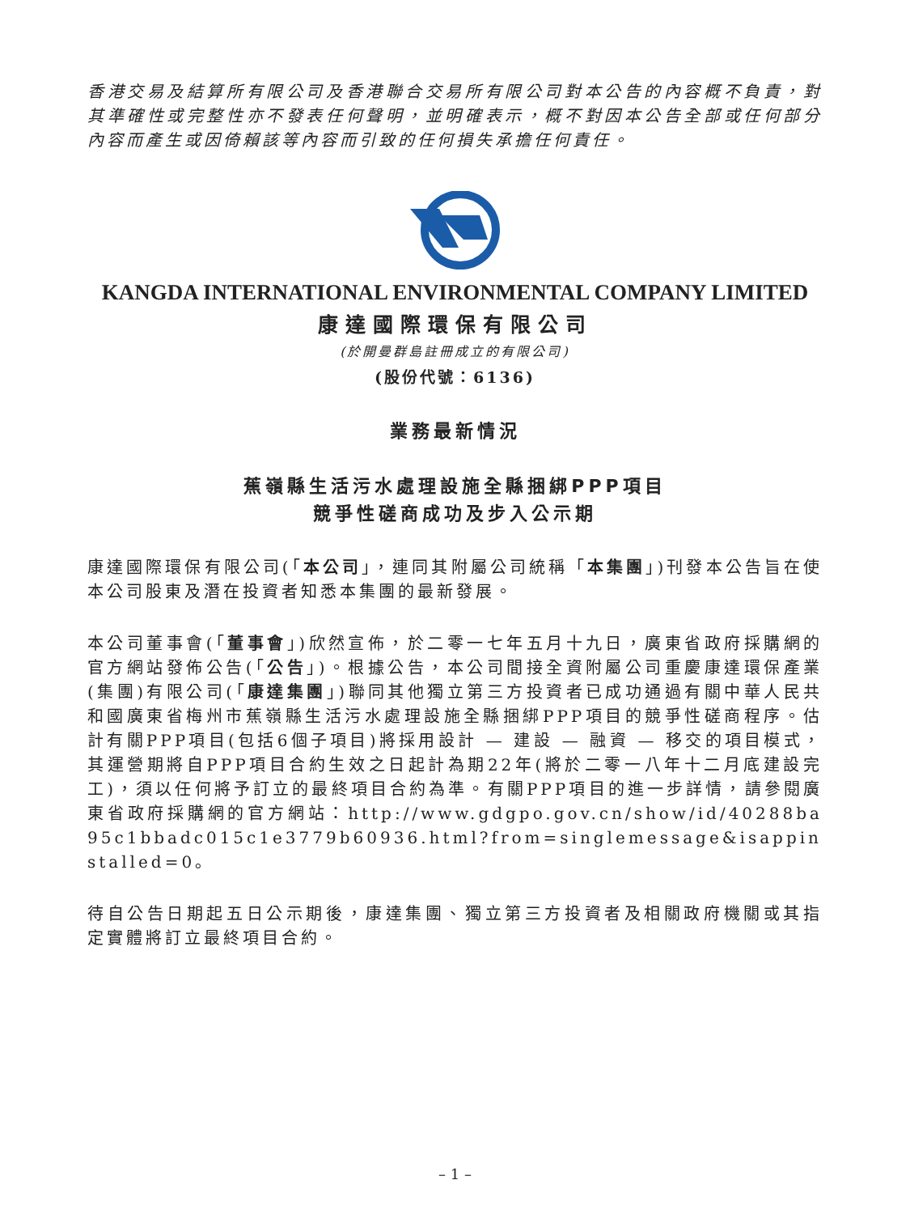香港交易及結算所有限公司及香港聯合交易所有限公司對本公告的內容概不負責，對其準確性或完整性亦不發表任何聲明，並明確表示，概不對因本公告全部或任何部分內容而產生或因倚賴該等內容而引致的任何損失承擔任何責任。
KANGDA INTERNATIONAL ENVIRONMENTAL COMPANY LIMITED
康達國際環保有限公司
(於開曼群島註冊成立的有限公司)
(股份代號：6136)
業務最新情況
蕉嶺縣生活污水處理設施全縣捆綁PPP項目
競爭性磋商成功及步入公示期
康達國際環保有限公司(「本公司」，連同其附屬公司統稱「本集團」)刊發本公告旨在使本公司股東及潛在投資者知悉本集團的最新發展。
本公司董事會(「董事會」)欣然宣佈，於二零一七年五月十九日，廣東省政府採購網的官方網站發佈公告(「公告」)。根據公告，本公司間接全資附屬公司重慶康達環保產業(集團)有限公司(「康達集團」)聯同其他獨立第三方投資者已成功通過有關中華人民共和國廣東省梅州市蕉嶺縣生活污水處理設施全縣捆綁PPP項目的競爭性磋商程序。估計有關PPP項目(包括6個子項目)將採用設計 — 建設 — 融資 — 移交的項目模式，其運營期將自PPP項目合約生效之日起計為期22年(將於二零一八年十二月底建設完工)，須以任何將予訂立的最終項目合約為準。有關PPP項目的進一步詳情，請參閱廣東省政府採購網的官方網站：http://www.gdgpo.gov.cn/show/id/40288ba95c1bbadc015c1e3779b60936.html?from=singlemessage&isappinstalled=0。
待自公告日期起五日公示期後，康達集團、獨立第三方投資者及相關政府機關或其指定實體將訂立最終項目合約。
– 1 –